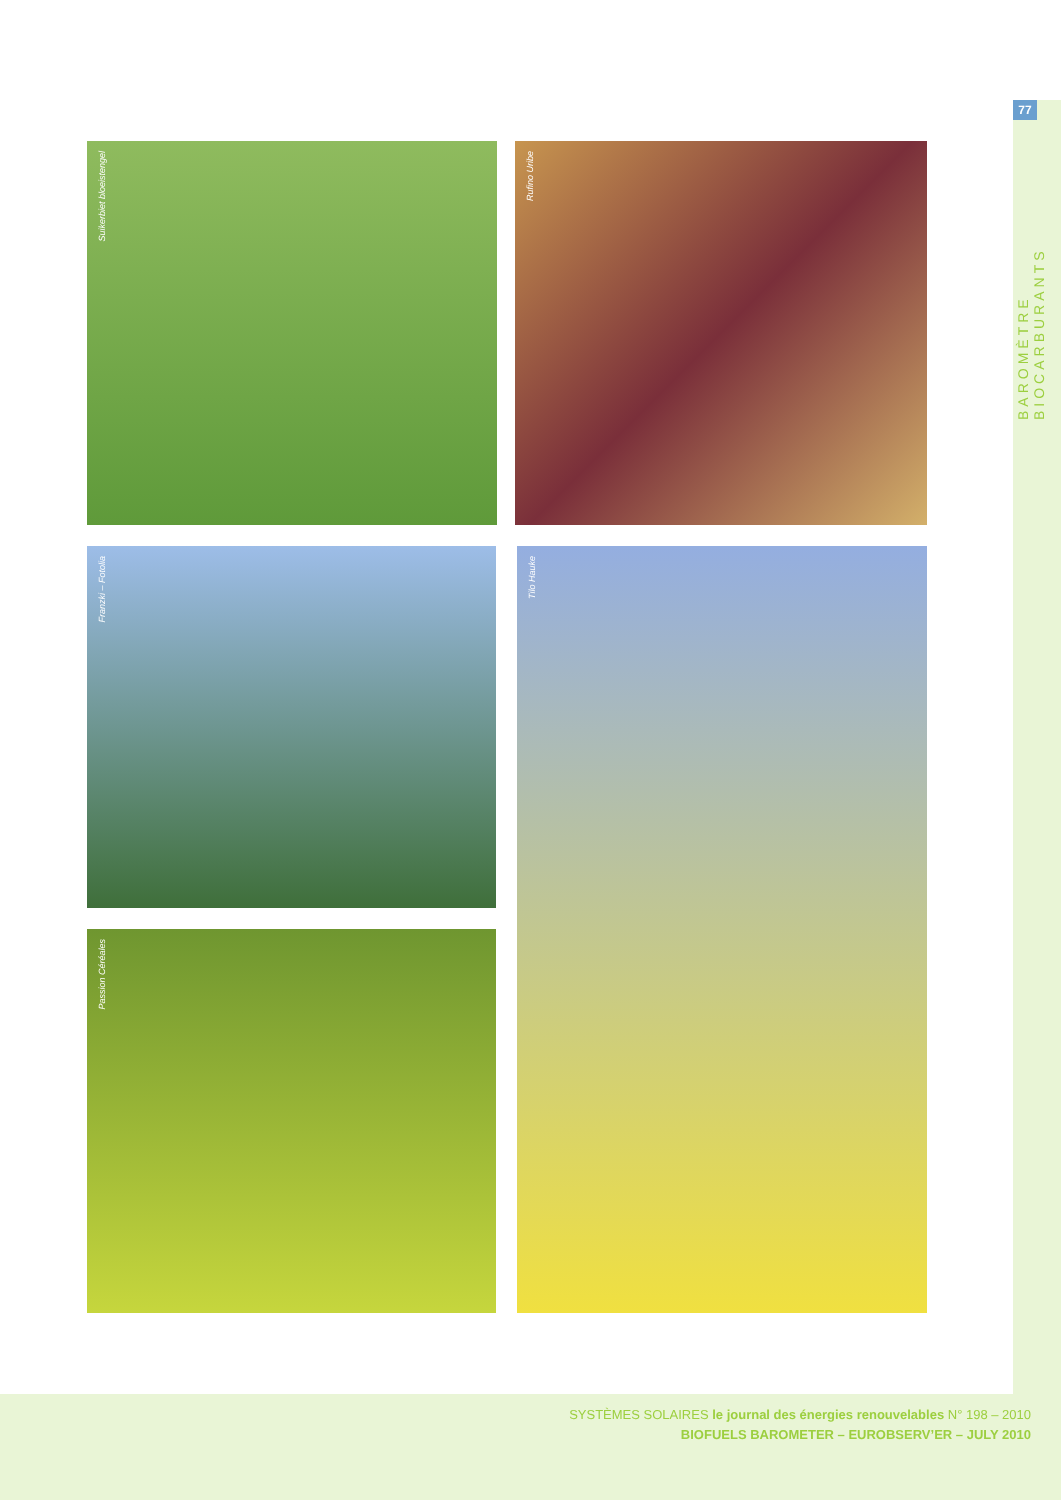77
BAROMÈTRE BIOCARBURANTS
Suikerbiet bloeistengel Rufino Uribe
Franzki – Fotolia Tilo Hauke
Passion Céréales
SYSTÈMES SOLAIRES le journal des énergies renouvelables N° 198 – 2010
BIOFUELS BAROMETER – EUROBSERV’ER – JULY 2010